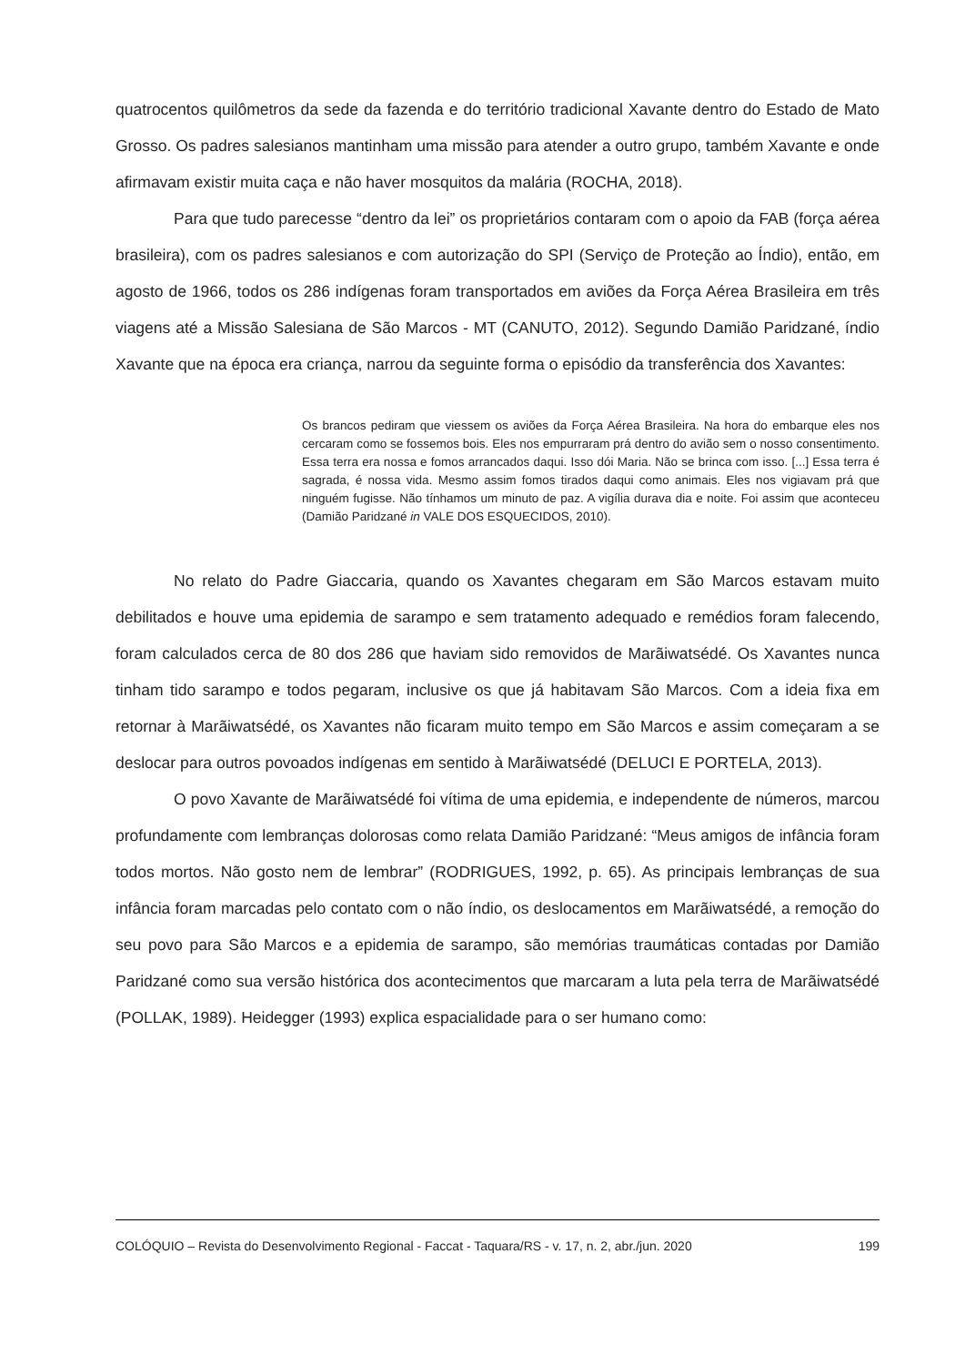quatrocentos quilômetros da sede da fazenda e do território tradicional Xavante dentro do Estado de Mato Grosso. Os padres salesianos mantinham uma missão para atender a outro grupo, também Xavante e onde afirmavam existir muita caça e não haver mosquitos da malária (ROCHA, 2018).
Para que tudo parecesse “dentro da lei” os proprietários contaram com o apoio da FAB (força aérea brasileira), com os padres salesianos e com autorização do SPI (Serviço de Proteção ao Índio), então, em agosto de 1966, todos os 286 indígenas foram transportados em aviões da Força Aérea Brasileira em três viagens até a Missão Salesiana de São Marcos - MT (CANUTO, 2012). Segundo Damião Paridzané, índio Xavante que na época era criança, narrou da seguinte forma o episódio da transferência dos Xavantes:
Os brancos pediram que viessem os aviões da Força Aérea Brasileira. Na hora do embarque eles nos cercaram como se fossemos bois. Eles nos empurraram prá dentro do avião sem o nosso consentimento. Essa terra era nossa e fomos arrancados daqui. Isso dói Maria. Não se brinca com isso. [...] Essa terra é sagrada, é nossa vida. Mesmo assim fomos tirados daqui como animais. Eles nos vigiavam prá que ninguém fugisse. Não tínhamos um minuto de paz. A vigília durava dia e noite. Foi assim que aconteceu (Damião Paridzané in VALE DOS ESQUECIDOS, 2010).
No relato do Padre Giaccaria, quando os Xavantes chegaram em São Marcos estavam muito debilitados e houve uma epidemia de sarampo e sem tratamento adequado e remédios foram falecendo, foram calculados cerca de 80 dos 286 que haviam sido removidos de Marãiwatsédé. Os Xavantes nunca tinham tido sarampo e todos pegaram, inclusive os que já habitavam São Marcos. Com a ideia fixa em retornar à Marãiwatsédé, os Xavantes não ficaram muito tempo em São Marcos e assim começaram a se deslocar para outros povoados indígenas em sentido à Marãiwatsédé (DELUCI E PORTELA, 2013).
O povo Xavante de Marãiwatsédé foi vítima de uma epidemia, e independente de números, marcou profundamente com lembranças dolorosas como relata Damião Paridzané: “Meus amigos de infância foram todos mortos. Não gosto nem de lembrar” (RODRIGUES, 1992, p. 65). As principais lembranças de sua infância foram marcadas pelo contato com o não índio, os deslocamentos em Marãiwatsédé, a remoção do seu povo para São Marcos e a epidemia de sarampo, são memórias traumáticas contadas por Damião Paridzané como sua versão histórica dos acontecimentos que marcaram a luta pela terra de Marãiwatsédé (POLLAK, 1989). Heidegger (1993) explica espacialidade para o ser humano como:
COLÓQUIO – Revista do Desenvolvimento Regional - Faccat - Taquara/RS - v. 17, n. 2, abr./jun. 2020 199